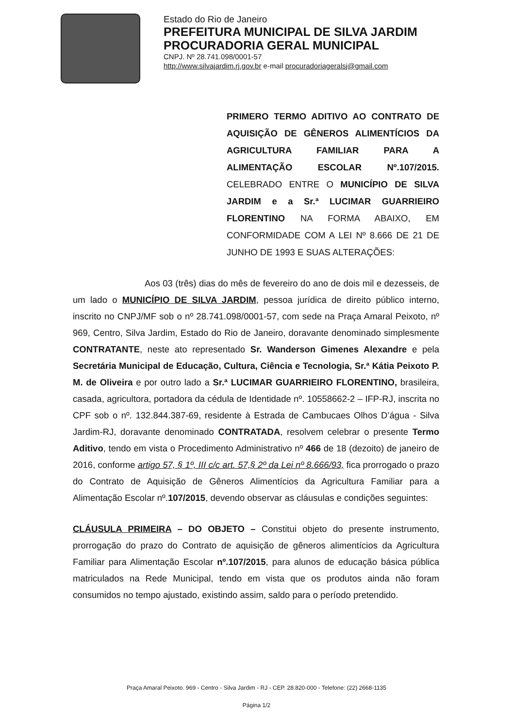Estado do Rio de Janeiro
PREFEITURA MUNICIPAL DE SILVA JARDIM
PROCURADORIA GERAL MUNICIPAL
CNPJ. Nº 28.741.098/0001-57
http://www.silvajardim.rj.gov.br e-mail procuradoriageralsj@gmail.com
PRIMERO TERMO ADITIVO AO CONTRATO DE AQUISIÇÃO DE GÊNEROS ALIMENTÍCIOS DA AGRICULTURA FAMILIAR PARA A ALIMENTAÇÃO ESCOLAR Nº.107/2015. CELEBRADO ENTRE O MUNICÍPIO DE SILVA JARDIM e a Sr.ª LUCIMAR GUARRIEIRO FLORENTINO NA FORMA ABAIXO, EM CONFORMIDADE COM A LEI Nº 8.666 DE 21 DE JUNHO DE 1993 E SUAS ALTERAÇÕES:
Aos 03 (três) dias do mês de fevereiro do ano de dois mil e dezesseis, de um lado o MUNICÍPIO DE SILVA JARDIM, pessoa jurídica de direito público interno, inscrito no CNPJ/MF sob o nº 28.741.098/0001-57, com sede na Praça Amaral Peixoto, nº 969, Centro, Silva Jardim, Estado do Rio de Janeiro, doravante denominado simplesmente CONTRATANTE, neste ato representado Sr. Wanderson Gimenes Alexandre e pela Secretária Municipal de Educação, Cultura, Ciência e Tecnologia, Sr.ª Kátia Peixoto P. M. de Oliveira e por outro lado a Sr.ª LUCIMAR GUARRIEIRO FLORENTINO, brasileira, casada, agricultora, portadora da cédula de Identidade nº. 10558662-2 – IFP-RJ, inscrita no CPF sob o nº. 132.844.387-69, residente à Estrada de Cambucaes Olhos D’água - Silva Jardim-RJ, doravante denominado CONTRATADA, resolvem celebrar o presente Termo Aditivo, tendo em vista o Procedimento Administrativo nº 466 de 18 (dezoito) de janeiro de 2016, conforme artigo 57, § 1º, III c/c art. 57,§ 2º da Lei nº 8.666/93, fica prorrogado o prazo do Contrato de Aquisição de Gêneros Alimentícios da Agricultura Familiar para a Alimentação Escolar nº.107/2015, devendo observar as cláusulas e condições seguintes:
CLÁUSULA PRIMEIRA – DO OBJETO – Constitui objeto do presente instrumento, prorrogação do prazo do Contrato de aquisição de gêneros alimentícios da Agricultura Familiar para Alimentação Escolar nº.107/2015, para alunos de educação básica pública matriculados na Rede Municipal, tendo em vista que os produtos ainda não foram consumidos no tempo ajustado, existindo assim, saldo para o período pretendido.
Praça Amaral Peixoto. 969 - Centro - Silva Jardim - RJ - CEP. 28.820-000 - Telefone: (22) 2668-1135
Página 1/2